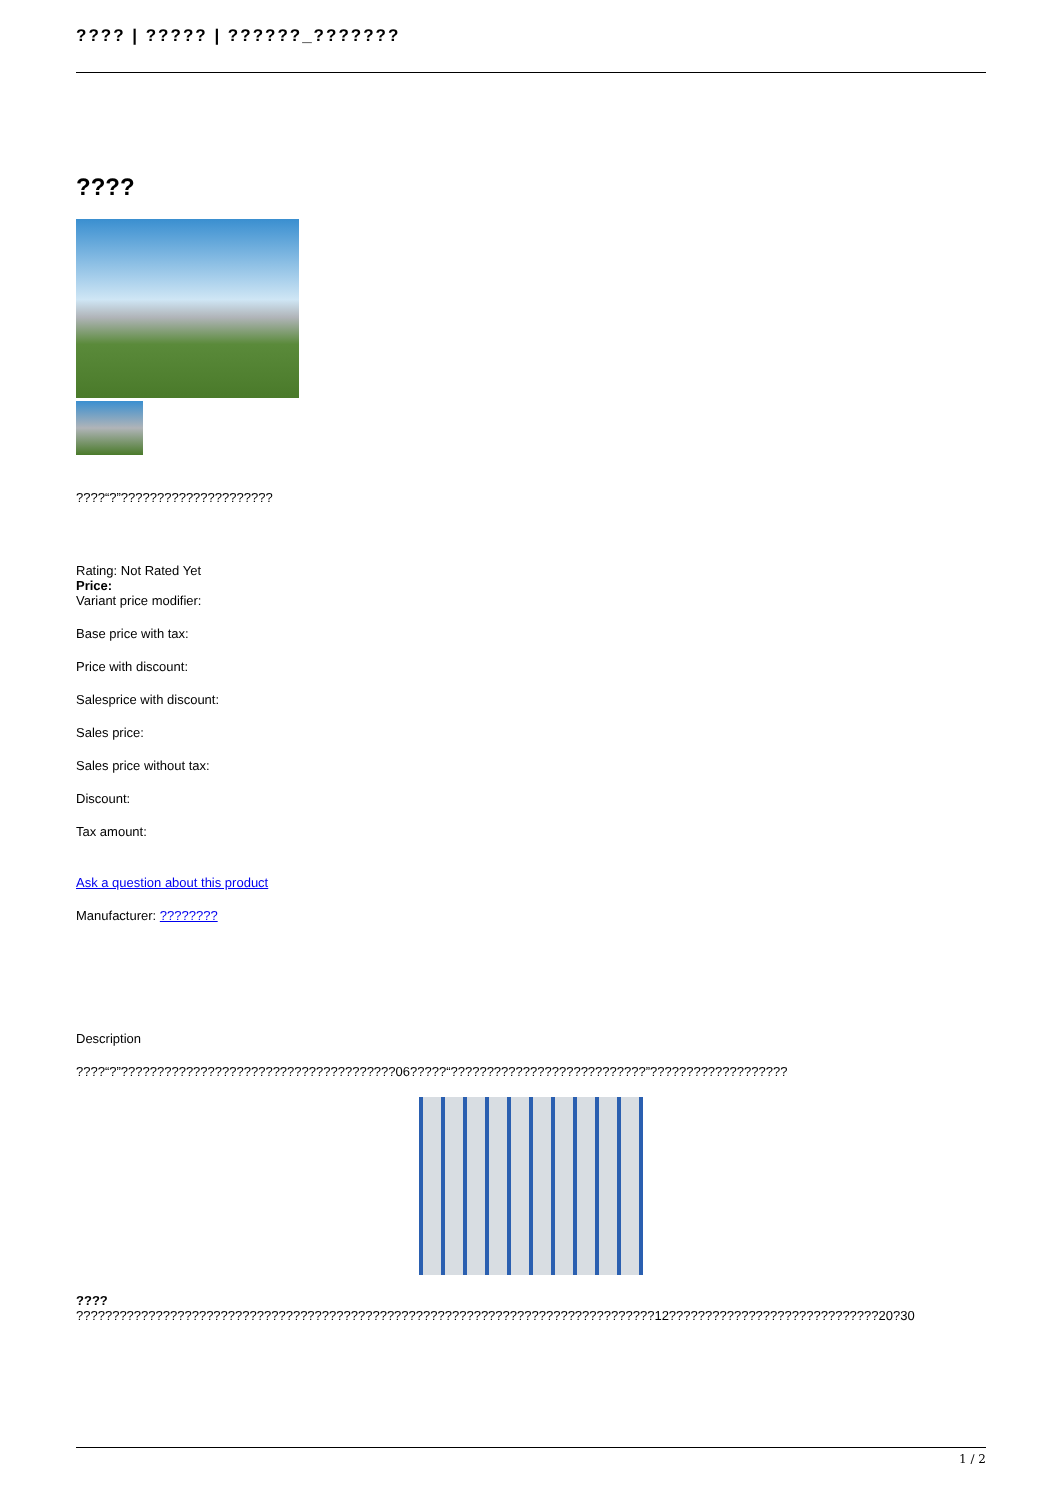???? | ????? | ??????_???????
????
????“?”?????????????????????
Rating: Not Rated Yet
Price:
Variant price modifier:
Base price with tax:
Price with discount:
Salesprice with discount:
Sales price:
Sales price without tax:
Discount:
Tax amount:
Ask a question about this product
Manufacturer: ????????
Description
????“?”??????????????????????????????????????06?????“???????????????????????????”???????????????????
????
????????????????????????????????????????????????????????????????????????????????12?????????????????????????????20?30
1 / 2